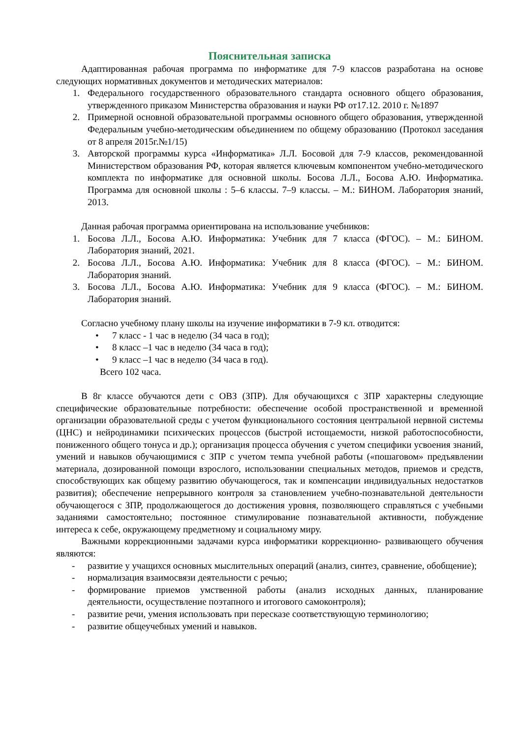Пояснительная записка
Адаптированная рабочая программа по информатике для 7-9 классов разработана на основе следующих нормативных документов и методических материалов:
1. Федерального государственного образовательного стандарта основного общего образования, утвержденного приказом Министерства образования и науки РФ от17.12. 2010 г. №1897
2. Примерной основной образовательной программы основного общего образования, утвержденной Федеральным учебно-методическим объединением по общему образованию (Протокол заседания от 8 апреля 2015г.№1/15)
3. Авторской программы курса «Информатика» Л.Л. Босовой для 7-9 классов, рекомендованной Министерством образования РФ, которая является ключевым компонентом учебно-методического комплекта по информатике для основной школы. Босова Л.Л., Босова А.Ю. Информатика. Программа для основной школы : 5–6 классы. 7–9 классы. – М.: БИНОМ. Лаборатория знаний, 2013.
Данная рабочая программа ориентирована на использование учебников:
1. Босова Л.Л., Босова А.Ю. Информатика: Учебник для 7 класса (ФГОС). – М.: БИНОМ. Лаборатория знаний, 2021.
2. Босова Л.Л., Босова А.Ю. Информатика: Учебник для 8 класса (ФГОС). – М.: БИНОМ. Лаборатория знаний.
3. Босова Л.Л., Босова А.Ю. Информатика: Учебник для 9 класса (ФГОС). – М.: БИНОМ. Лаборатория знаний.
Согласно учебному плану школы на изучение информатики в 7-9 кл. отводится:
• 7 класс - 1 час в неделю (34 часа в год);
• 8 класс –1 час в неделю (34 часа в год);
• 9 класс –1 час в неделю (34 часа в год).
Всего 102 часа.
В 8г классе обучаются дети с ОВЗ (ЗПР). Для обучающихся с ЗПР характерны следующие специфические образовательные потребности: обеспечение особой пространственной и временной организации образовательной среды с учетом функционального состояния центральной нервной системы (ЦНС) и нейродинамики психических процессов (быстрой истощаемости, низкой работоспособности, пониженного общего тонуса и др.); организация процесса обучения с учетом специфики усвоения знаний, умений и навыков обучающимися с ЗПР с учетом темпа учебной работы («пошаговом» предъявлении материала, дозированной помощи взрослого, использовании специальных методов, приемов и средств, способствующих как общему развитию обучающегося, так и компенсации индивидуальных недостатков развития); обеспечение непрерывного контроля за становлением учебно-познавательной деятельности обучающегося с ЗПР, продолжающегося до достижения уровня, позволяющего справляться с учебными заданиями самостоятельно; постоянное стимулирование познавательной активности, побуждение интереса к себе, окружающему предметному и социальному миру.
Важными коррекционными задачами курса информатики коррекционно- развивающего обучения являются:
- развитие у учащихся основных мыслительных операций (анализ, синтез, сравнение, обобщение);
- нормализация взаимосвязи деятельности с речью;
- формирование приемов умственной работы (анализ исходных данных, планирование деятельности, осуществление поэтапного и итогового самоконтроля);
- развитие речи, умения использовать при пересказе соответствующую терминологию;
- развитие общеучебных умений и навыков.